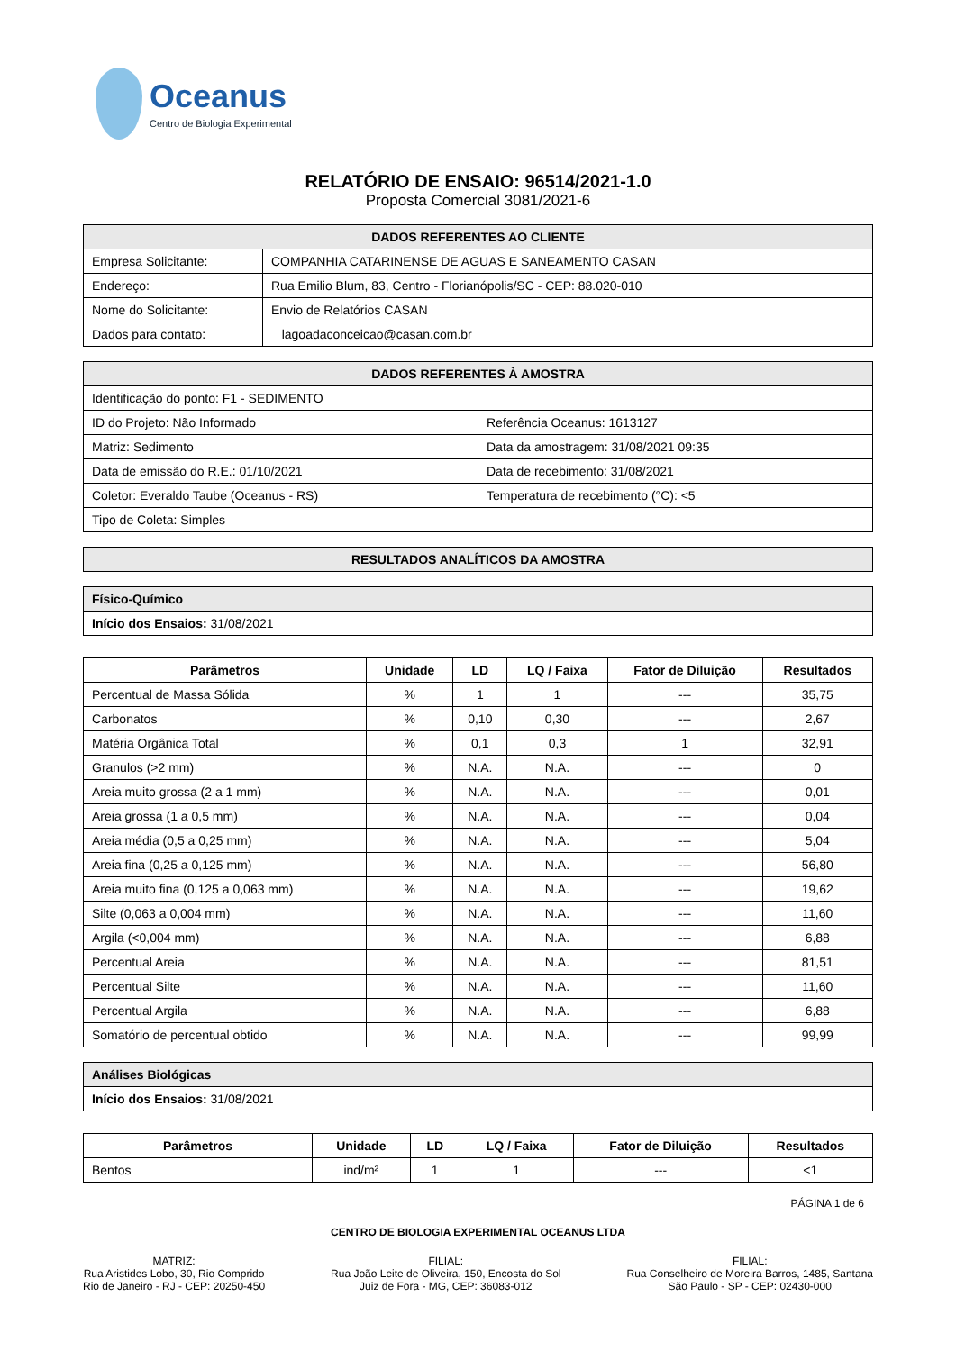Oceanus
Centro de Biologia Experimental
RELATÓRIO DE ENSAIO: 96514/2021-1.0
Proposta Comercial 3081/2021-6
| DADOS REFERENTES AO CLIENTE | |
| Empresa Solicitante: | COMPANHIA CATARINENSE DE AGUAS E SANEAMENTO CASAN |
| Endereço: | Rua Emilio Blum, 83, Centro - Florianópolis/SC - CEP: 88.020-010 |
| Nome do Solicitante: | Envio de Relatórios CASAN |
| Dados para contato: | lagoadaconceicao@casan.com.br |
| DADOS REFERENTES À AMOSTRA | |
| Identificação do ponto: F1 - SEDIMENTO | |
| ID do Projeto: Não Informado | Referência Oceanus: 1613127 |
| Matriz: Sedimento | Data da amostragem: 31/08/2021 09:35 |
| Data de emissão do R.E.: 01/10/2021 | Data de recebimento: 31/08/2021 |
| Coletor: Everaldo Taube (Oceanus - RS) | Temperatura de recebimento (°C): <5 |
| Tipo de Coleta: Simples | |
| RESULTADOS ANALÍTICOS DA AMOSTRA |
| Físico-Químico |
| Início dos Ensaios: 31/08/2021 |
| Parâmetros | Unidade | LD | LQ / Faixa | Fator de Diluição | Resultados |
| --- | --- | --- | --- | --- | --- |
| Percentual de Massa Sólida | % | 1 | 1 | --- | 35,75 |
| Carbonatos | % | 0,10 | 0,30 | --- | 2,67 |
| Matéria Orgânica Total | % | 0,1 | 0,3 | 1 | 32,91 |
| Granulos (>2 mm) | % | N.A. | N.A. | --- | 0 |
| Areia muito grossa (2 a 1 mm) | % | N.A. | N.A. | --- | 0,01 |
| Areia grossa (1 a 0,5 mm) | % | N.A. | N.A. | --- | 0,04 |
| Areia média (0,5 a 0,25 mm) | % | N.A. | N.A. | --- | 5,04 |
| Areia fina (0,25 a 0,125 mm) | % | N.A. | N.A. | --- | 56,80 |
| Areia muito fina (0,125 a 0,063 mm) | % | N.A. | N.A. | --- | 19,62 |
| Silte (0,063 a 0,004 mm) | % | N.A. | N.A. | --- | 11,60 |
| Argila (<0,004 mm) | % | N.A. | N.A. | --- | 6,88 |
| Percentual Areia | % | N.A. | N.A. | --- | 81,51 |
| Percentual Silte | % | N.A. | N.A. | --- | 11,60 |
| Percentual Argila | % | N.A. | N.A. | --- | 6,88 |
| Somatório de percentual obtido | % | N.A. | N.A. | --- | 99,99 |
| Análises Biológicas |
| Início dos Ensaios: 31/08/2021 |
| Parâmetros | Unidade | LD | LQ / Faixa | Fator de Diluição | Resultados |
| --- | --- | --- | --- | --- | --- |
| Bentos | ind/m² | 1 | 1 | --- | <1 |
PÁGINA 1 de 6
CENTRO DE BIOLOGIA EXPERIMENTAL OCEANUS LTDA
MATRIZ:
Rua Aristides Lobo, 30, Rio Comprido
Rio de Janeiro - RJ - CEP: 20250-450
FILIAL:
Rua João Leite de Oliveira, 150, Encosta do Sol
Juiz de Fora - MG, CEP: 36083-012
FILIAL:
Rua Conselheiro de Moreira Barros, 1485, Santana
São Paulo - SP - CEP: 02430-000